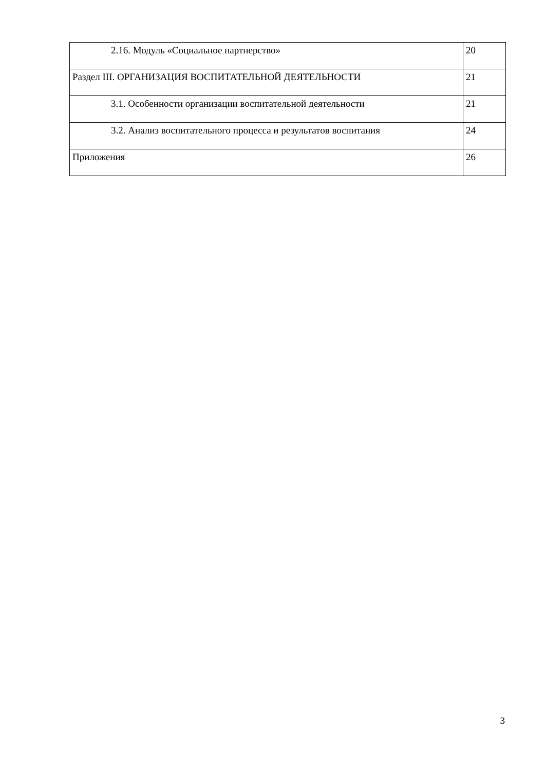| 2.16. Модуль «Социальное партнерство» | 20 |
| Раздел III. ОРГАНИЗАЦИЯ ВОСПИТАТЕЛЬНОЙ ДЕЯТЕЛЬНОСТИ | 21 |
| 3.1. Особенности организации воспитательной деятельности | 21 |
| 3.2. Анализ воспитательного процесса и результатов воспитания | 24 |
| Приложения | 26 |
3